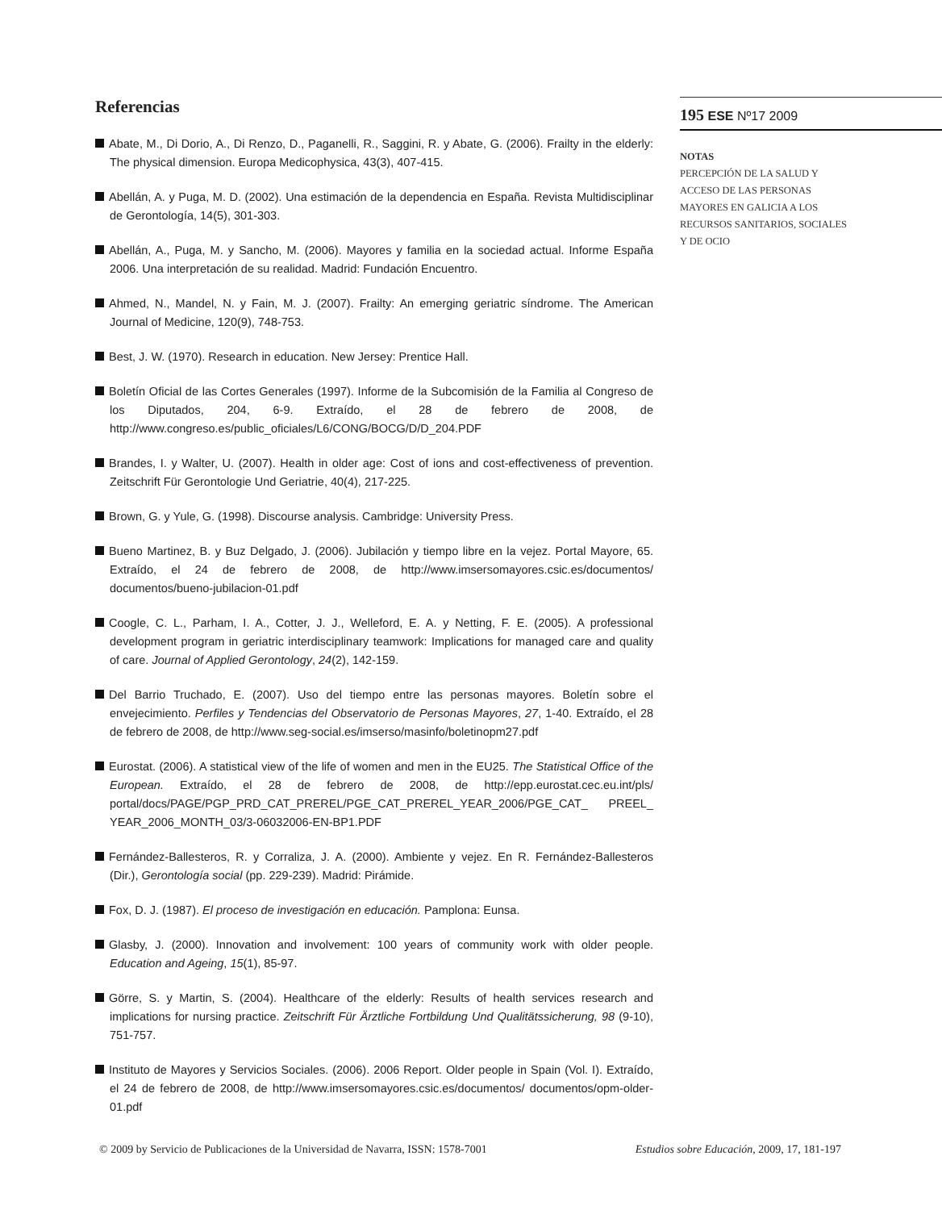Referencias
Abate, M., Di Dorio, A., Di Renzo, D., Paganelli, R., Saggini, R. y Abate, G. (2006). Frailty in the elderly: The physical dimension. Europa Medicophysica, 43(3), 407-415.
Abellán, A. y Puga, M. D. (2002). Una estimación de la dependencia en España. Revista Multidisciplinar de Gerontología, 14(5), 301-303.
Abellán, A., Puga, M. y Sancho, M. (2006). Mayores y familia en la sociedad actual. Informe España 2006. Una interpretación de su realidad. Madrid: Fundación Encuentro.
Ahmed, N., Mandel, N. y Fain, M. J. (2007). Frailty: An emerging geriatric síndrome. The American Journal of Medicine, 120(9), 748-753.
Best, J. W. (1970). Research in education. New Jersey: Prentice Hall.
Boletín Oficial de las Cortes Generales (1997). Informe de la Subcomisión de la Familia al Congreso de los Diputados, 204, 6-9. Extraído, el 28 de febrero de 2008, de http://www.congreso.es/public_oficiales/L6/CONG/BOCG/D/D_204.PDF
Brandes, I. y Walter, U. (2007). Health in older age: Cost of ions and cost-effectiveness of prevention. Zeitschrift Für Gerontologie Und Geriatrie, 40(4), 217-225.
Brown, G. y Yule, G. (1998). Discourse analysis. Cambridge: University Press.
Bueno Martinez, B. y Buz Delgado, J. (2006). Jubilación y tiempo libre en la vejez. Portal Mayore, 65. Extraído, el 24 de febrero de 2008, de http://www.imsersomayores.csic.es/documentos/ documentos/bueno-jubilacion-01.pdf
Coogle, C. L., Parham, I. A., Cotter, J. J., Welleford, E. A. y Netting, F. E. (2005). A professional development program in geriatric interdisciplinary teamwork: Implications for managed care and quality of care. Journal of Applied Gerontology, 24(2), 142-159.
Del Barrio Truchado, E. (2007). Uso del tiempo entre las personas mayores. Boletín sobre el envejecimiento. Perfiles y Tendencias del Observatorio de Personas Mayores, 27, 1-40. Extraído, el 28 de febrero de 2008, de http://www.seg-social.es/imserso/masinfo/boletinopm27.pdf
Eurostat. (2006). A statistical view of the life of women and men in the EU25. The Statistical Office of the European. Extraído, el 28 de febrero de 2008, de http://epp.eurostat.cec.eu.int/pls/ portal/docs/PAGE/PGP_PRD_CAT_PREREL/PGE_CAT_PREREL_YEAR_2006/PGE_CAT_ PREEL_ YEAR_2006_MONTH_03/3-06032006-EN-BP1.PDF
Fernández-Ballesteros, R. y Corraliza, J. A. (2000). Ambiente y vejez. En R. Fernández-Ballesteros (Dir.), Gerontología social (pp. 229-239). Madrid: Pirámide.
Fox, D. J. (1987). El proceso de investigación en educación. Pamplona: Eunsa.
Glasby, J. (2000). Innovation and involvement: 100 years of community work with older people. Education and Ageing, 15(1), 85-97.
Görre, S. y Martin, S. (2004). Healthcare of the elderly: Results of health services research and implications for nursing practice. Zeitschrift Für Ärztliche Fortbildung Und Qualitätssicherung, 98 (9-10), 751-757.
Instituto de Mayores y Servicios Sociales. (2006). 2006 Report. Older people in Spain (Vol. I). Extraído, el 24 de febrero de 2008, de http://www.imsersomayores.csic.es/documentos/ documentos/opm-older-01.pdf
195 ESE Nº17 2009
NOTAS
PERCEPCIÓN DE LA SALUD Y ACCESO DE LAS PERSONAS MAYORES EN GALICIA A LOS RECURSOS SANITARIOS, SOCIALES Y DE OCIO
© 2009 by Servicio de Publicaciones de la Universidad de Navarra, ISSN: 1578-7001 Estudios sobre Educación, 2009, 17, 181-197